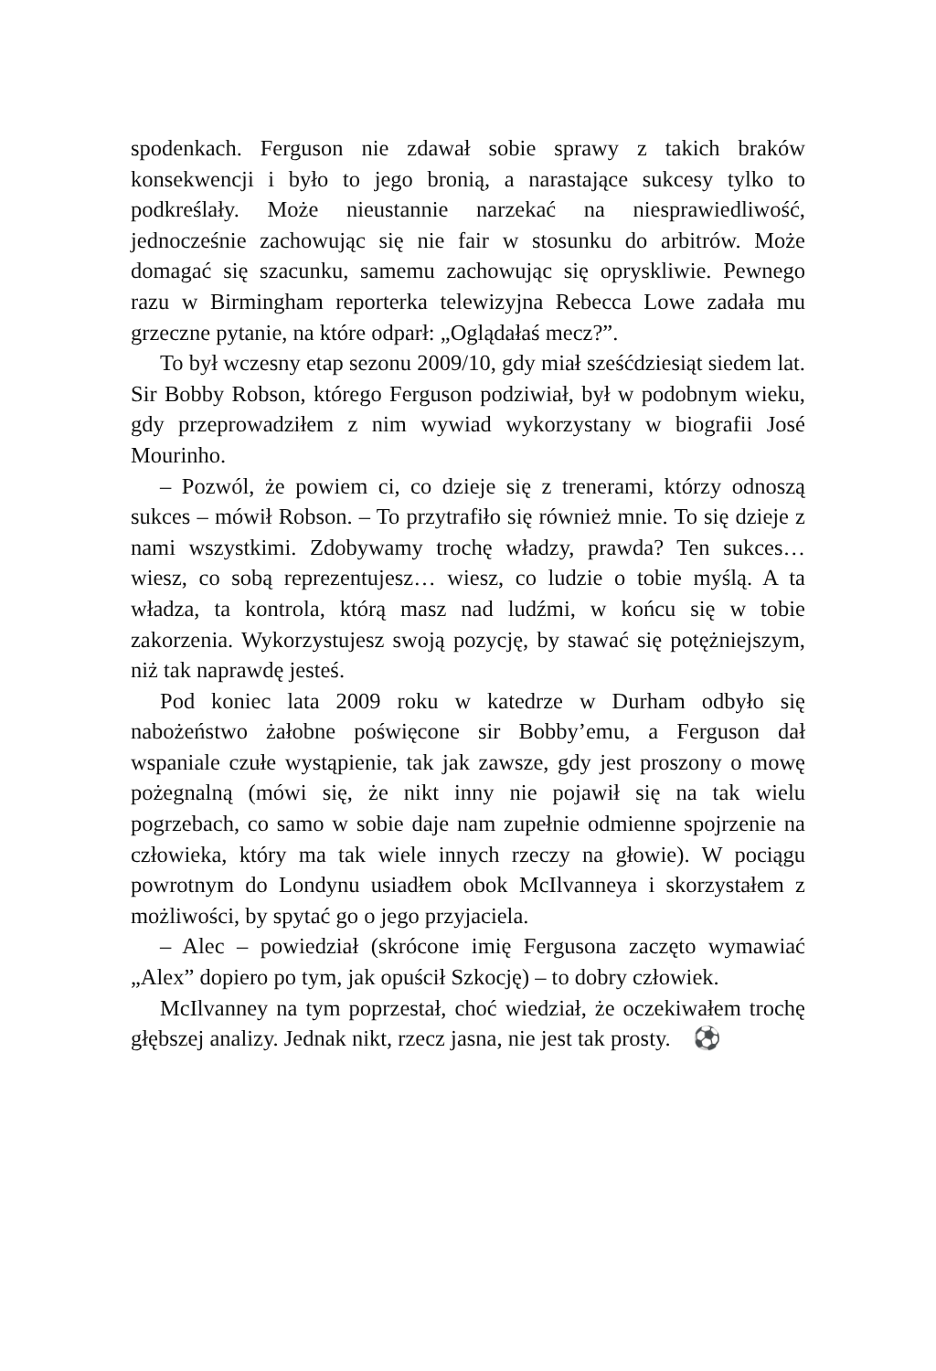spodenkach. Ferguson nie zdawał sobie sprawy z takich braków konsekwencji i było to jego bronią, a narastające sukcesy tylko to podkreślały. Może nieustannie narzekać na niesprawiedliwość, jednocześnie zachowując się nie fair w stosunku do arbitrów. Może domagać się szacunku, samemu zachowując się opryskliwie. Pewnego razu w Birmingham reporterka telewizyjna Rebecca Lowe zadała mu grzeczne pytanie, na które odparł: „Oglądałaś mecz?”.
To był wczesny etap sezonu 2009/10, gdy miał sześćdziesiąt siedem lat. Sir Bobby Robson, którego Ferguson podziwiał, był w podobnym wieku, gdy przeprowadziłem z nim wywiad wykorzystany w biografii José Mourinho.
– Pozwól, że powiem ci, co dzieje się z trenerami, którzy odnoszą sukces – mówił Robson. – To przytrafiło się również mnie. To się dzieje z nami wszystkimi. Zdobywamy trochę władzy, prawda? Ten sukces… wiesz, co sobą reprezentujesz… wiesz, co ludzie o tobie myślą. A ta władza, ta kontrola, którą masz nad ludźmi, w końcu się w tobie zakorzenia. Wykorzystujesz swoją pozycję, by stawać się potężniejszym, niż tak naprawdę jesteś.
Pod koniec lata 2009 roku w katedrze w Durham odbyło się nabożeństwo żałobne poświęcone sir Bobby’emu, a Ferguson dał wspaniale czułe wystąpienie, tak jak zawsze, gdy jest proszony o mowę pożegnalną (mówi się, że nikt inny nie pojawił się na tak wielu pogrzebach, co samo w sobie daje nam zupełnie odmienne spojrzenie na człowieka, który ma tak wiele innych rzeczy na głowie). W pociągu powrotnym do Londynu usiadłem obok McIlvanneya i skorzystałem z możliwości, by spytać go o jego przyjaciela.
– Alec – powiedział (skrócone imię Fergusona zaczęto wymawiać „Alex” dopiero po tym, jak opuścił Szkocję) – to dobry człowiek.
McIlvanney na tym poprzestał, choć wiedział, że oczekiwałem trochę głębszej analizy. Jednak nikt, rzecz jasna, nie jest tak prosty. ⚽